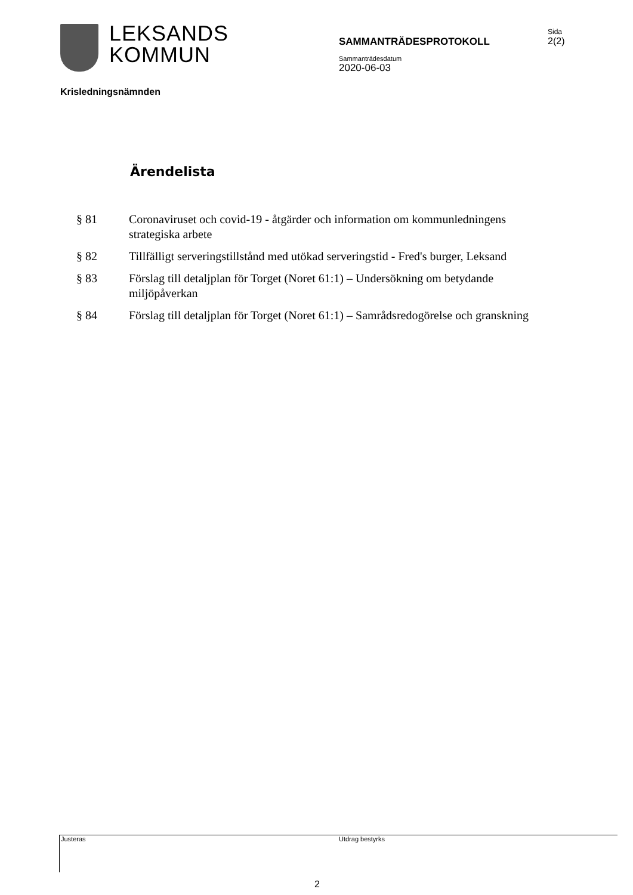LEKSANDS
KOMMUN
SAMMANTRÄDESPROTOKOLL
Sammanträdesdatum
2020-06-03
Sida
2(2)
Krisledningsnämnden
Ärendelista
§ 81 Coronaviruset och covid-19 - åtgärder och information om kommunledningens strategiska arbete
§ 82 Tillfälligt serveringstillstånd med utökad serveringstid - Fred's burger, Leksand
§ 83 Förslag till detaljplan för Torget (Noret 61:1) – Undersökning om betydande miljöpåverkan
§ 84 Förslag till detaljplan för Torget (Noret 61:1) – Samrådsredogörelse och granskning
Justeras Utdrag bestyrks
2